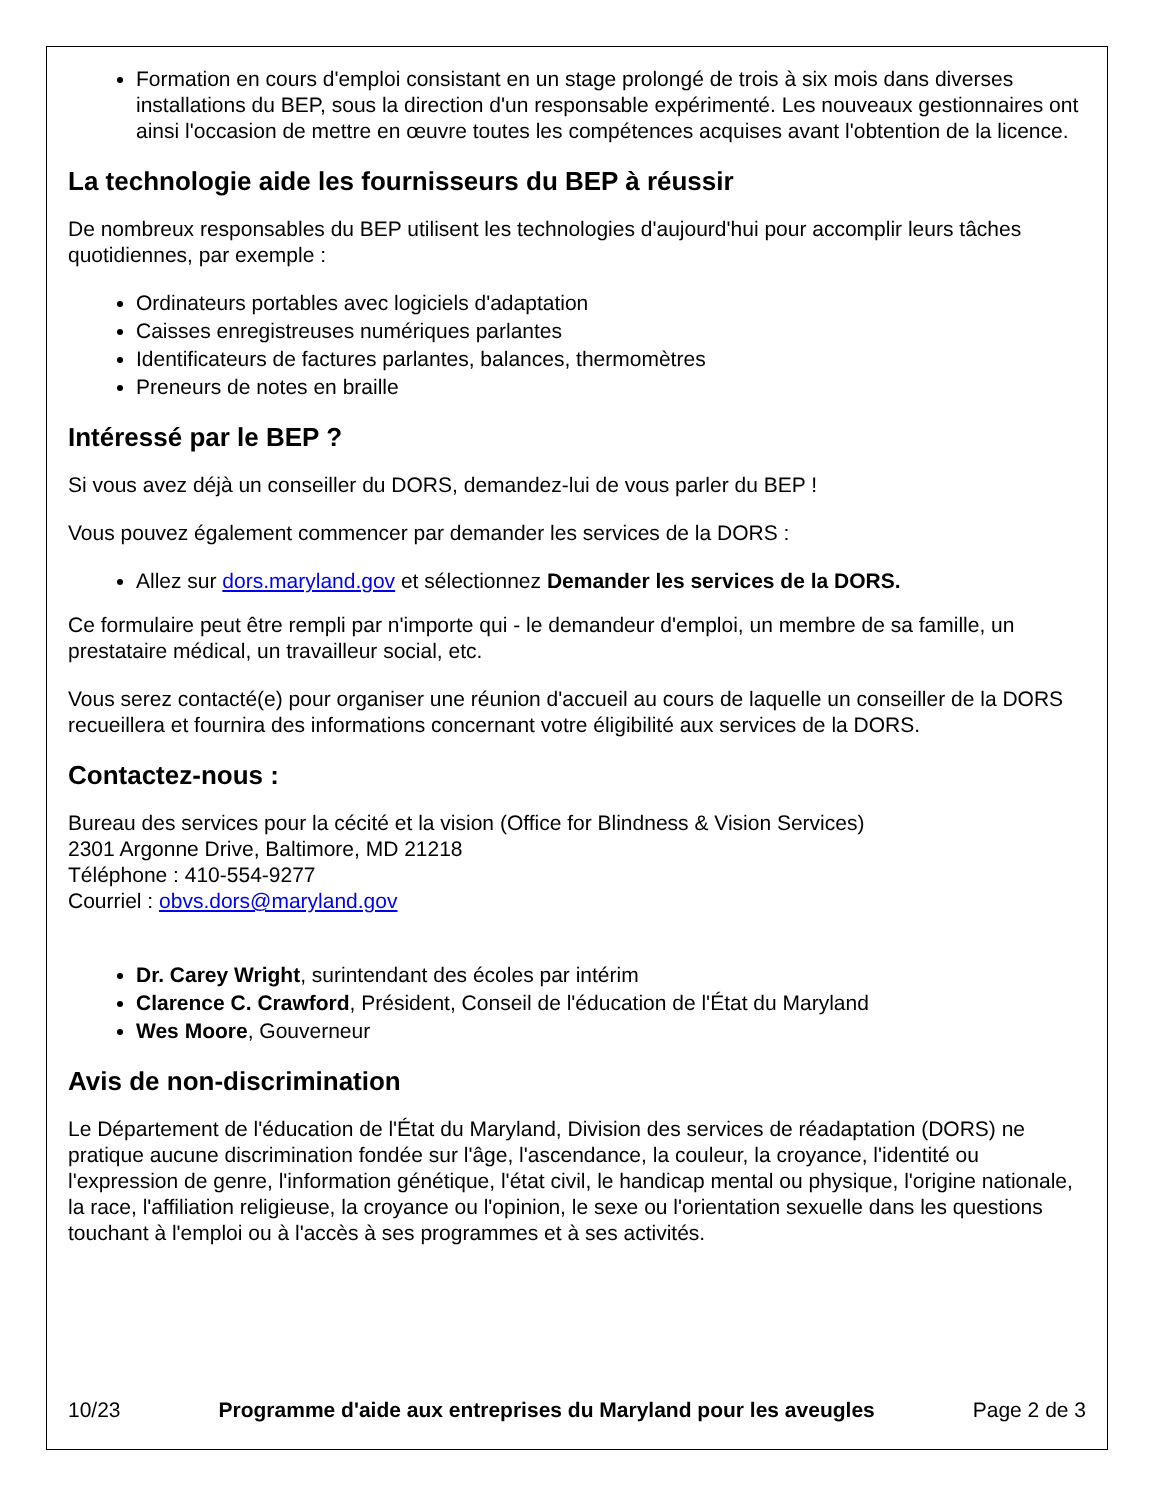Formation en cours d'emploi consistant en un stage prolongé de trois à six mois dans diverses installations du BEP, sous la direction d'un responsable expérimenté. Les nouveaux gestionnaires ont ainsi l'occasion de mettre en œuvre toutes les compétences acquises avant l'obtention de la licence.
La technologie aide les fournisseurs du BEP à réussir
De nombreux responsables du BEP utilisent les technologies d'aujourd'hui pour accomplir leurs tâches quotidiennes, par exemple :
Ordinateurs portables avec logiciels d'adaptation
Caisses enregistreuses numériques parlantes
Identificateurs de factures parlantes, balances, thermomètres
Preneurs de notes en braille
Intéressé par le BEP ?
Si vous avez déjà un conseiller du DORS, demandez-lui de vous parler du BEP !
Vous pouvez également commencer par demander les services de la DORS :
Allez sur dors.maryland.gov et sélectionnez Demander les services de la DORS.
Ce formulaire peut être rempli par n'importe qui - le demandeur d'emploi, un membre de sa famille, un prestataire médical, un travailleur social, etc.
Vous serez contacté(e) pour organiser une réunion d'accueil au cours de laquelle un conseiller de la DORS recueillera et fournira des informations concernant votre éligibilité aux services de la DORS.
Contactez-nous :
Bureau des services pour la cécité et la vision (Office for Blindness & Vision Services)
2301 Argonne Drive, Baltimore, MD 21218
Téléphone : 410-554-9277
Courriel : obvs.dors@maryland.gov
Dr. Carey Wright, surintendant des écoles par intérim
Clarence C. Crawford, Président, Conseil de l'éducation de l'État du Maryland
Wes Moore, Gouverneur
Avis de non-discrimination
Le Département de l'éducation de l'État du Maryland, Division des services de réadaptation (DORS) ne pratique aucune discrimination fondée sur l'âge, l'ascendance, la couleur, la croyance, l'identité ou l'expression de genre, l'information génétique, l'état civil, le handicap mental ou physique, l'origine nationale, la race, l'affiliation religieuse, la croyance ou l'opinion, le sexe ou l'orientation sexuelle dans les questions touchant à l'emploi ou à l'accès à ses programmes et à ses activités.
10/23 Programme d'aide aux entreprises du Maryland pour les aveugles Page 2 de 3